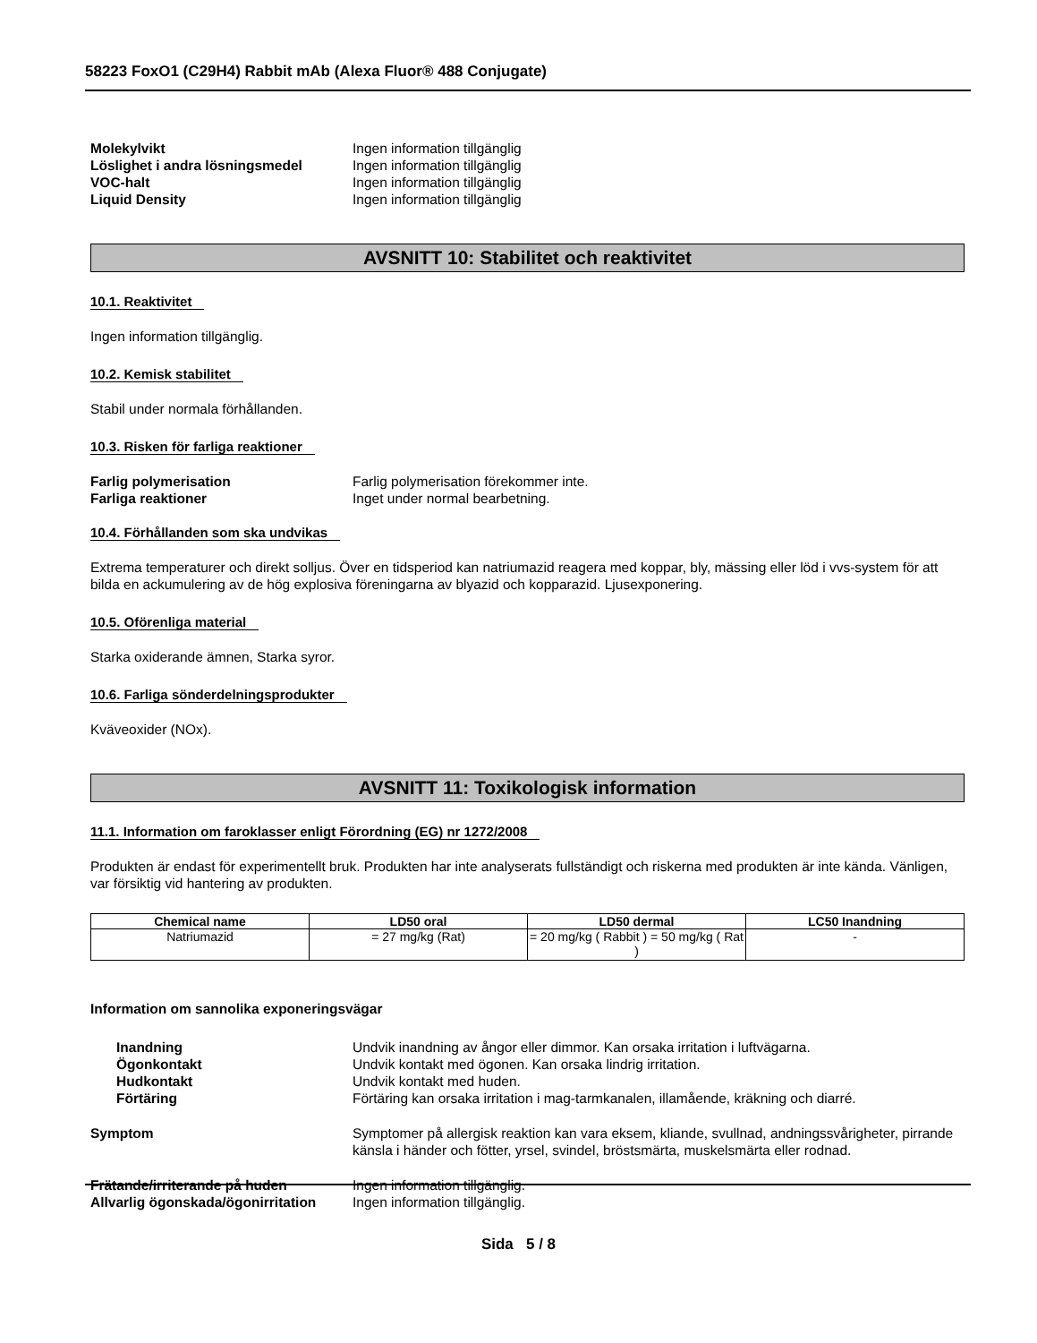58223 FoxO1 (C29H4) Rabbit mAb (Alexa Fluor® 488 Conjugate)
Molekylvikt Ingen information tillgänglig
Löslighet i andra lösningsmedel Ingen information tillgänglig
VOC-halt Ingen information tillgänglig
Liquid Density Ingen information tillgänglig
AVSNITT 10: Stabilitet och reaktivitet
10.1. Reaktivitet
Ingen information tillgänglig.
10.2. Kemisk stabilitet
Stabil under normala förhållanden.
10.3. Risken för farliga reaktioner
Farlig polymerisation Farlig polymerisation förekommer inte.
Farliga reaktioner Inget under normal bearbetning.
10.4. Förhållanden som ska undvikas
Extrema temperaturer och direkt solljus. Över en tidsperiod kan natriumazid reagera med koppar, bly, mässing eller löd i vvs-system för att bilda en ackumulering av de hög explosiva föreningarna av blyazid och kopparazid. Ljusexponering.
10.5. Oförenliga material
Starka oxiderande ämnen, Starka syror.
10.6. Farliga sönderdelningsprodukter
Kväveoxider (NOx).
AVSNITT 11: Toxikologisk information
11.1. Information om faroklasser enligt Förordning (EG) nr 1272/2008
Produkten är endast för experimentellt bruk. Produkten har inte analyserats fullständigt och riskerna med produkten är inte kända. Vänligen, var försiktig vid hantering av produkten.
| Chemical name | LD50 oral | LD50 dermal | LC50 Inandning |
| --- | --- | --- | --- |
| Natriumazid | = 27 mg/kg (Rat) | = 20 mg/kg ( Rabbit ) = 50 mg/kg ( Rat ) | - |
Information om sannolika exponeringsvägar
Inandning Undvik inandning av ångor eller dimmor. Kan orsaka irritation i luftvägarna.
Ögonkontakt Undvik kontakt med ögonen. Kan orsaka lindrig irritation.
Hudkontakt Undvik kontakt med huden.
Förtäring Förtäring kan orsaka irritation i mag-tarmkanalen, illamående, kräkning och diarré.
Symptom Symptomer på allergisk reaktion kan vara eksem, kliande, svullnad, andningssvårigheter, pirrande känsla i händer och fötter, yrsel, svindel, bröstsmärta, muskelsmärta eller rodnad.
Frätande/irriterande på huden Ingen information tillgänglig.
Allvarlig ögonskada/ögonirritation
Ingen information tillgänglig.
Sida 5 / 8